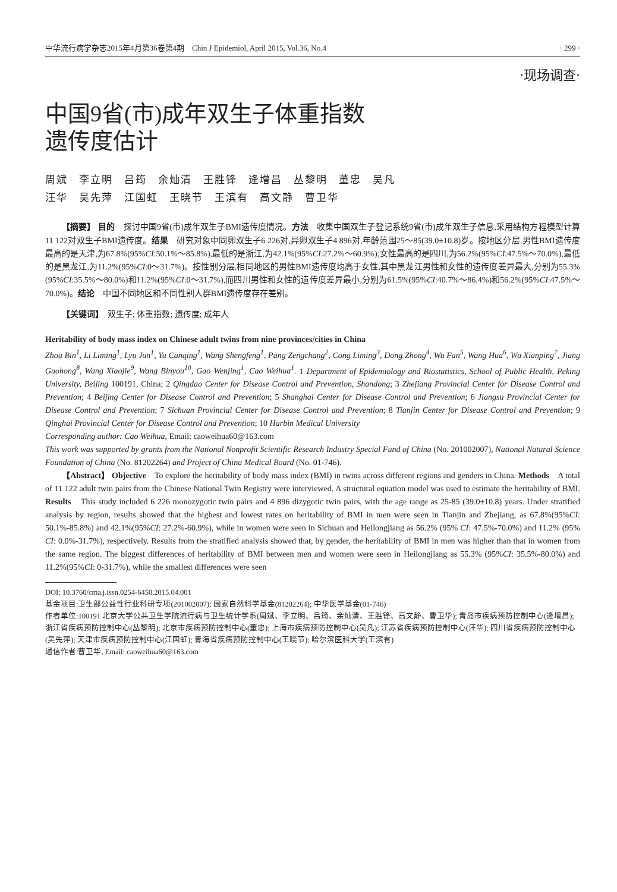中华流行病学杂志2015年4月第36卷第4期　Chin J Epidemiol, April 2015, Vol.36, No.4 · 299 ·
·现场调查·
中国9省(市)成年双生子体重指数
遗传度估计
周斌　李立明　吕筠　余灿清　王胜锋　逄增昌　丛黎明　董忠　吴凡
汪华　吴先萍　江国虹　王晓节　王滨有　高文静　曹卫华
【摘要】 目的　探讨中国9省(市)成年双生子BMI遗传度情况。方法　收集中国双生子登记系统9省(市)成年双生子信息,采用结构方程模型计算11 122对双生子BMI遗传度。结果　研究对象中同卵双生子6 226对,异卵双生子4 896对,年龄范围25～85(39.0±10.8)岁。按地区分层,男性BMI遗传度最高的是天津,为67.8%(95%CI:50.1%～85.8%),最低的是浙江,为42.1%(95%CI:27.2%～60.9%);女性最高的是四川,为56.2%(95%CI:47.5%～70.0%),最低的是黑龙江,为11.2%(95%CI:0～31.7%)。按性别分层,相同地区的男性BMI遗传度均高于女性,其中黑龙江男性和女性的遗传度差异最大,分别为55.3%(95%CI:35.5%～80.0%)和11.2%(95%CI:0～31.7%),而四川男性和女性的遗传度差异最小,分别为61.5%(95%CI:40.7%～86.4%)和56.2%(95%CI:47.5%～70.0%)。结论　中国不同地区和不同性别人群BMI遗传度存在差别。
【关键词】　双生子; 体重指数; 遗传度; 成年人
Heritability of body mass index on Chinese adult twins from nine provinces/cities in China
Zhou Bin<sup>1</sup>, Li Liming<sup>1</sup>, Lyu Jun<sup>1</sup>, Yu Canqing<sup>1</sup>, Wang Shengfeng<sup>1</sup>, Pang Zengchang<sup>2</sup>, Cong Liming<sup>3</sup>, Dong Zhong<sup>4</sup>, Wu Fan<sup>5</sup>, Wang Hua<sup>6</sup>, Wu Xianping<sup>7</sup>, Jiang Guohong<sup>8</sup>, Wang Xiaojie<sup>9</sup>, Wang Binyou<sup>10</sup>, Gao Wenjing<sup>1</sup>, Cao Weihua<sup>1</sup>. 1 Department of Epidemiology and Biostatistics, School of Public Health, Peking University, Beijing 100191, China; 2 Qingdao Center for Disease Control and Prevention, Shandong; 3 Zhejiang Provincial Center for Disease Control and Prevention; 4 Beijing Center for Disease Control and Prevention; 5 Shanghai Center for Disease Control and Prevention; 6 Jiangsu Provincial Center for Disease Control and Prevention; 7 Sichuan Provincial Center for Disease Control and Prevention; 8 Tianjin Center for Disease Control and Prevention; 9 Qinghai Provincial Center for Disease Control and Prevention; 10 Harbin Medical University
Corresponding author: Cao Weihua, Email: caoweihua60@163.com
This work was supported by grants from the National Nonprofit Scientific Research Industry Special Fund of China (No. 201002007), National Natural Science Foundation of China (No. 81202264) and Project of China Medical Board (No. 01-746).
【Abstract】 Objective　To explore the heritability of body mass index (BMI) in twins across different regions and genders in China. Methods　A total of 11 122 adult twin pairs from the Chinese National Twin Registry were interviewed. A structural equation model was used to estimate the heritability of BMI. Results　This study included 6 226 monozygotic twin pairs and 4 896 dizygotic twin pairs, with the age range as 25-85 (39.0±10.8) years. Under stratified analysis by region, results showed that the highest and lowest rates on heritability of BMI in men were seen in Tianjin and Zhejiang, as 67.8%(95%CI: 50.1%-85.8%) and 42.1%(95%CI: 27.2%-60.9%), while in women were seen in Sichuan and Heilongjiang as 56.2% (95% CI: 47.5%-70.0%) and 11.2% (95% CI: 0.0%-31.7%), respectively. Results from the stratified analysis showed that, by gender, the heritability of BMI in men was higher than that in women from the same region. The biggest differences of heritability of BMI between men and women were seen in Heilongjiang as 55.3% (95%CI: 35.5%-80.0%) and 11.2%(95%CI: 0-31.7%), while the smallest differences were seen
DOI: 10.3760/cma.j.issn.0254-6450.2015.04.001
基金项目:卫生部公益性行业科研专项(201002007); 国家自然科学基金(81202264); 中华医学基金(01-746)
作者单位:100191 北京大学公共卫生学院流行病与卫生统计学系(周斌、李立明、吕筠、余灿清、王胜锋、高文静、曹卫华); 青岛市疾病预防控制中心(逄增昌); 浙江省疾病预防控制中心(丛黎明); 北京市疾病预防控制中心(董忠); 上海市疾病预防控制中心(吴凡); 江苏省疾病预防控制中心(汪华); 四川省疾病预防控制中心(吴先萍); 天津市疾病预防控制中心(江国虹); 青海省疾病预防控制中心(王晓节); 哈尔滨医科大学(王滨有)
通信作者:曹卫华, Email: caoweihua60@163.com